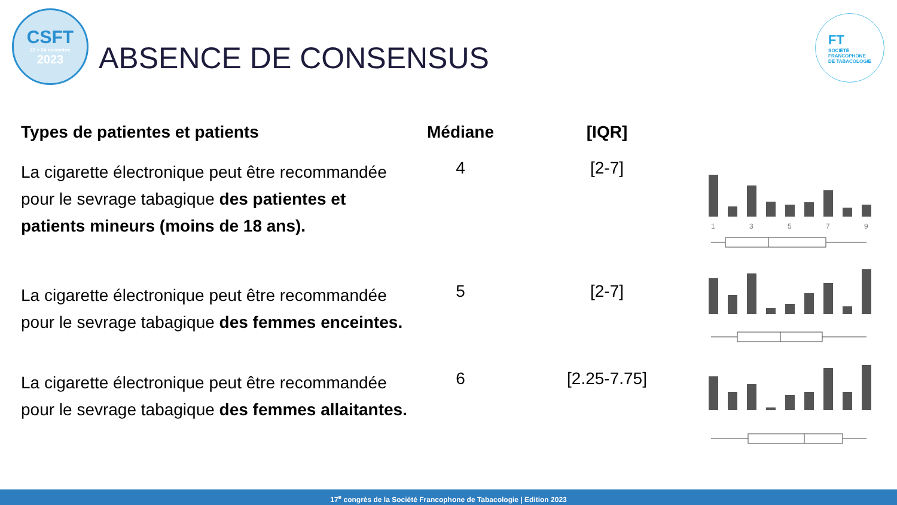CSFT
23 > 24 novembre
2023
ABSENCE DE CONSENSUS
FT
SOCIÉTÉ
FRANCOPHONE
DE TABACOLOGIE
| Types de patientes et patients | Médiane | [IQR] | |
| --- | --- | --- | --- |
| La cigarette électronique peut être recommandée pour le sevrage tabagique des patientes et patients mineurs (moins de 18 ans). | 4 | [2-7] | 1 3 5 7 9 |
| La cigarette électronique peut être recommandée pour le sevrage tabagique des femmes enceintes. | 5 | [2-7] | |
| La cigarette électronique peut être recommandée pour le sevrage tabagique des femmes allaitantes. | 6 | [2.25-7.75] | |
17<sup>e</sup> congrès de la Société Francophone de Tabacologie | Edition 2023